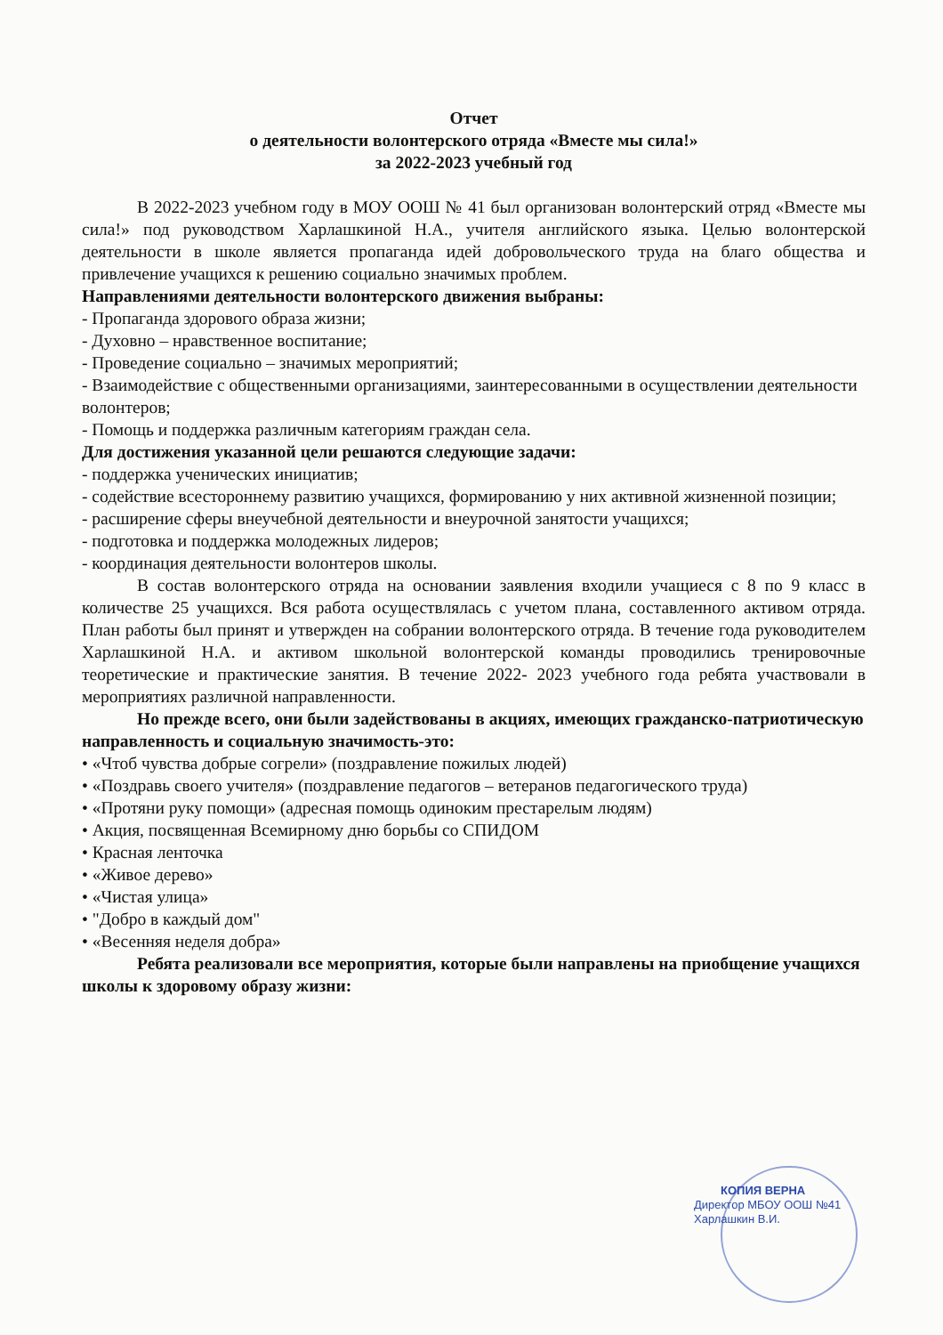Отчет
о деятельности волонтерского отряда «Вместе мы сила!»
за 2022-2023 учебный год
В 2022-2023 учебном году в МОУ ООШ № 41 был организован волонтерский отряд «Вместе мы сила!» под руководством Харлашкиной Н.А., учителя английского языка. Целью волонтерской деятельности в школе является пропаганда идей добровольческого труда на благо общества и привлечение учащихся к решению социально значимых проблем.
Направлениями деятельности волонтерского движения выбраны:
- Пропаганда здорового образа жизни;
- Духовно – нравственное воспитание;
- Проведение социально – значимых мероприятий;
- Взаимодействие с общественными организациями, заинтересованными в осуществлении деятельности волонтеров;
- Помощь и поддержка различным категориям граждан села.
Для достижения указанной цели решаются следующие задачи:
- поддержка ученических инициатив;
- содействие всестороннему развитию учащихся, формированию у них активной жизненной позиции;
- расширение сферы внеучебной деятельности и внеурочной занятости учащихся;
- подготовка и поддержка молодежных лидеров;
- координация деятельности волонтеров школы.
В состав волонтерского отряда на основании заявления входили учащиеся с 8 по 9 класс в количестве 25 учащихся. Вся работа осуществлялась с учетом плана, составленного активом отряда. План работы был принят и утвержден на собрании волонтерского отряда. В течение года руководителем Харлашкиной Н.А. и активом школьной волонтерской команды проводились тренировочные теоретические и практические занятия. В течение 2022- 2023 учебного года ребята участвовали в мероприятиях различной направленности.
Но прежде всего, они были задействованы в акциях, имеющих гражданско-патриотическую направленность и социальную значимость-это:
• «Чтоб чувства добрые согрели» (поздравление пожилых людей)
• «Поздравь своего учителя» (поздравление педагогов – ветеранов педагогического труда)
• «Протяни руку помощи» (адресная помощь одиноким престарелым людям)
• Акция, посвященная Всемирному дню борьбы со СПИДОМ
• Красная ленточка
• «Живое дерево»
• «Чистая улица»
• "Добро в каждый дом"
• «Весенняя неделя добра»
Ребята реализовали все мероприятия, которые были направлены на приобщение учащихся школы к здоровому образу жизни:
КОПИЯ ВЕРНА
Директор МБОУ ООШ №41
Харлашкин В.И.